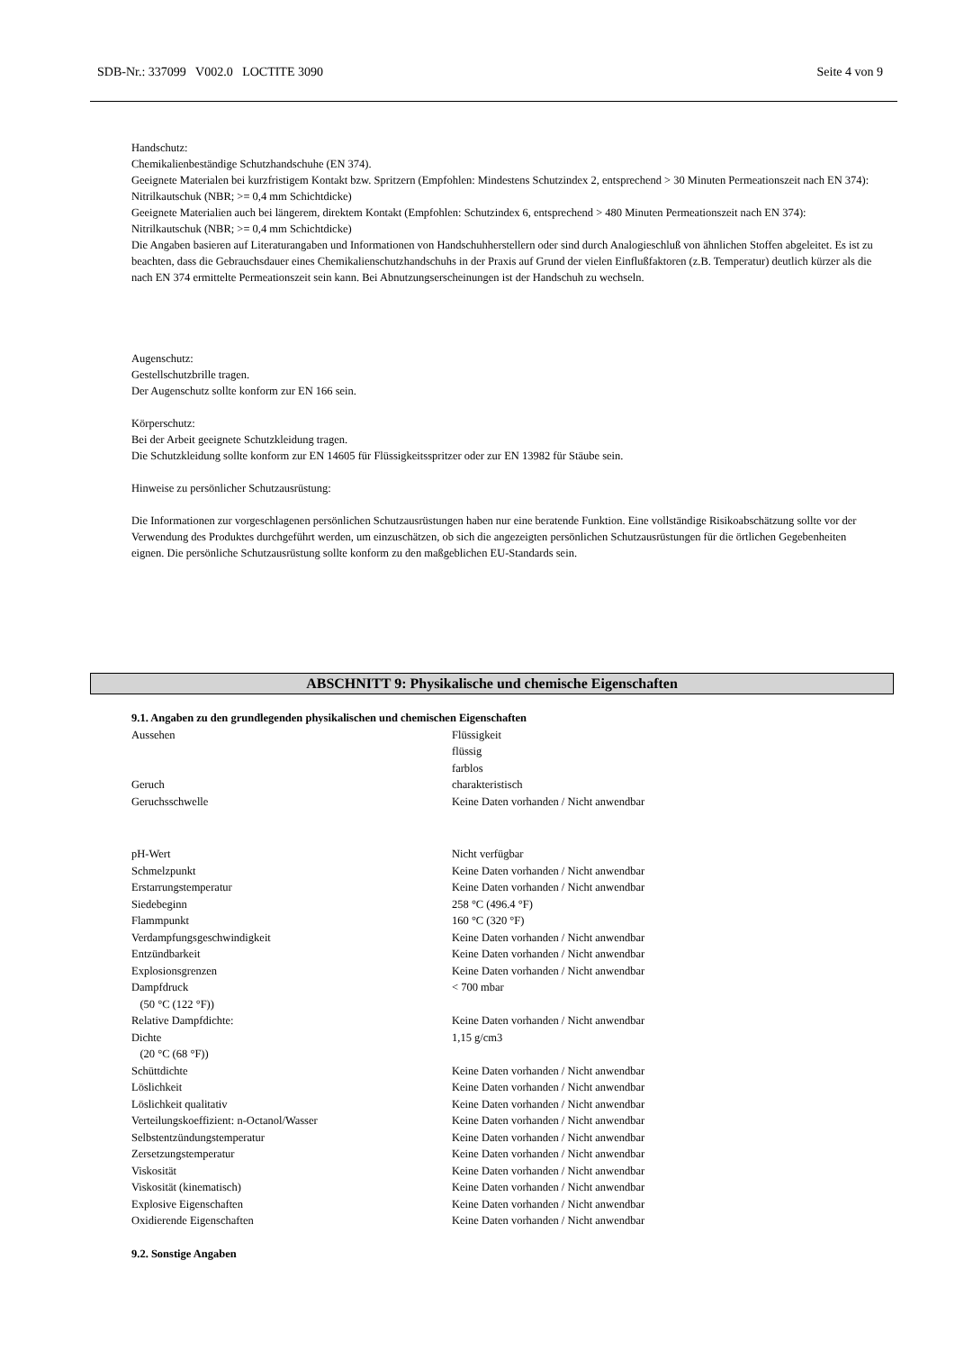SDB-Nr.: 337099 V002.0 LOCTITE 3090 Seite 4 von 9
Handschutz:
Chemikalienbeständige Schutzhandschuhe (EN 374).
Geeignete Materialen bei kurzfristigem Kontakt bzw. Spritzern (Empfohlen: Mindestens Schutzindex 2, entsprechend > 30 Minuten Permeationszeit nach EN 374):
Nitrilkautschuk (NBR; >= 0,4 mm Schichtdicke)
Geeignete Materialien auch bei längerem, direktem Kontakt (Empfohlen: Schutzindex 6, entsprechend > 480 Minuten Permeationszeit nach EN 374):
Nitrilkautschuk (NBR; >= 0,4 mm Schichtdicke)
Die Angaben basieren auf Literaturangaben und Informationen von Handschuhherstellern oder sind durch Analogieschluß von ähnlichen Stoffen abgeleitet. Es ist zu beachten, dass die Gebrauchsdauer eines Chemikalienschutzhandschuhs in der Praxis auf Grund der vielen Einflußfaktoren (z.B. Temperatur) deutlich kürzer als die nach EN 374 ermittelte Permeationszeit sein kann. Bei Abnutzungserscheinungen ist der Handschuh zu wechseln.
Augenschutz:
Gestellschutzbrille tragen.
Der Augenschutz sollte konform zur EN 166 sein.
Körperschutz:
Bei der Arbeit geeignete Schutzkleidung tragen.
Die Schutzkleidung sollte konform zur EN 14605 für Flüssigkeitsspritzer oder zur EN 13982 für Stäube sein.
Hinweise zu persönlicher Schutzausrüstung:
Die Informationen zur vorgeschlagenen persönlichen Schutzausrüstungen haben nur eine beratende Funktion. Eine vollständige Risikoabschätzung sollte vor der Verwendung des Produktes durchgeführt werden, um einzuschätzen, ob sich die angezeigten persönlichen Schutzausrüstungen für die örtlichen Gegebenheiten eignen. Die persönliche Schutzausrüstung sollte konform zu den maßgeblichen EU-Standards sein.
ABSCHNITT 9: Physikalische und chemische Eigenschaften
9.1. Angaben zu den grundlegenden physikalischen und chemischen Eigenschaften
| Aussehen | Flüssigkeit flüssig farblos |
| Geruch | charakteristisch |
| Geruchsschwelle | Keine Daten vorhanden / Nicht anwendbar |
| pH-Wert | Nicht verfügbar |
| Schmelzpunkt | Keine Daten vorhanden / Nicht anwendbar |
| Erstarrungstemperatur | Keine Daten vorhanden / Nicht anwendbar |
| Siedebeginn | 258 °C (496.4 °F) |
| Flammpunkt | 160 °C (320 °F) |
| Verdampfungsgeschwindigkeit | Keine Daten vorhanden / Nicht anwendbar |
| Entzündbarkeit | Keine Daten vorhanden / Nicht anwendbar |
| Explosionsgrenzen | Keine Daten vorhanden / Nicht anwendbar |
| Dampfdruck (50 °C (122 °F)) | < 700 mbar |
| Relative Dampfdichte: | Keine Daten vorhanden / Nicht anwendbar |
| Dichte (20 °C (68 °F)) | 1,15 g/cm3 |
| Schüttdichte | Keine Daten vorhanden / Nicht anwendbar |
| Löslichkeit | Keine Daten vorhanden / Nicht anwendbar |
| Löslichkeit qualitativ | Keine Daten vorhanden / Nicht anwendbar |
| Verteilungskoeffizient: n-Octanol/Wasser | Keine Daten vorhanden / Nicht anwendbar |
| Selbstentzündungstemperatur | Keine Daten vorhanden / Nicht anwendbar |
| Zersetzungstemperatur | Keine Daten vorhanden / Nicht anwendbar |
| Viskosität | Keine Daten vorhanden / Nicht anwendbar |
| Viskosität (kinematisch) | Keine Daten vorhanden / Nicht anwendbar |
| Explosive Eigenschaften | Keine Daten vorhanden / Nicht anwendbar |
| Oxidierende Eigenschaften | Keine Daten vorhanden / Nicht anwendbar |
9.2. Sonstige Angaben